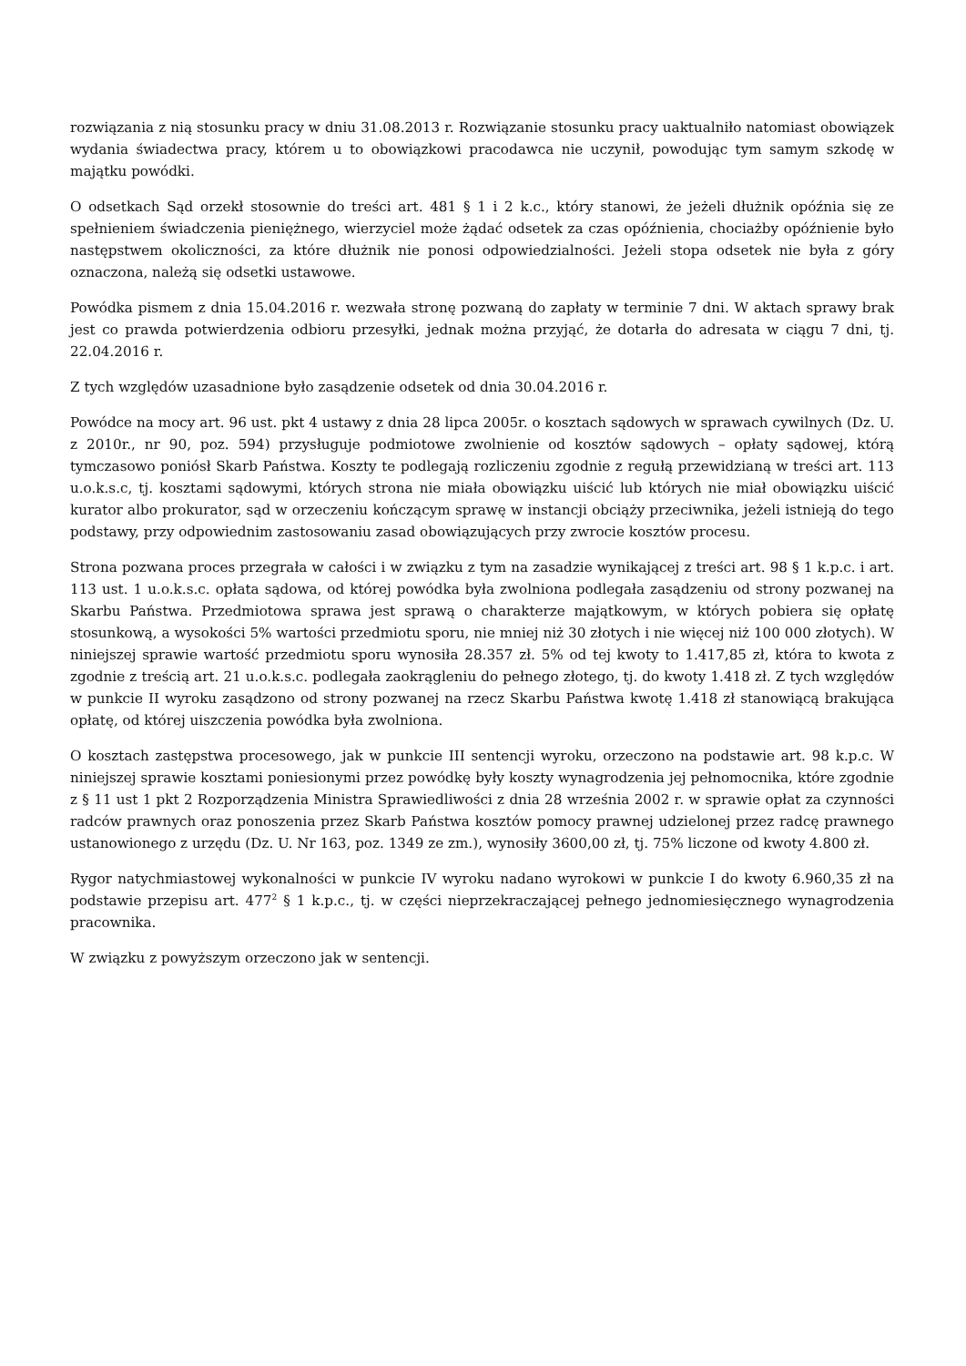rozwiązania z nią stosunku pracy w dniu 31.08.2013 r. Rozwiązanie stosunku pracy uaktualniło natomiast obowiązek wydania świadectwa pracy, którem u to obowiązkowi pracodawca nie uczynił, powodując tym samym szkodę w majątku powódki.
O odsetkach Sąd orzekł stosownie do treści art. 481 § 1 i 2 k.c., który stanowi, że jeżeli dłużnik opóźnia się ze spełnieniem świadczenia pieniężnego, wierzyciel może żądać odsetek za czas opóźnienia, chociażby opóźnienie było następstwem okoliczności, za które dłużnik nie ponosi odpowiedzialności. Jeżeli stopa odsetek nie była z góry oznaczona, należą się odsetki ustawowe.
Powódka pismem z dnia 15.04.2016 r. wezwała stronę pozwaną do zapłaty w terminie 7 dni. W aktach sprawy brak jest co prawda potwierdzenia odbioru przesyłki, jednak można przyjąć, że dotarła do adresata w ciągu 7 dni, tj. 22.04.2016 r.
Z tych względów uzasadnione było zasądzenie odsetek od dnia 30.04.2016 r.
Powódce na mocy art. 96 ust. pkt 4 ustawy z dnia 28 lipca 2005r. o kosztach sądowych w sprawach cywilnych (Dz. U. z 2010r., nr 90, poz. 594) przysługuje podmiotowe zwolnienie od kosztów sądowych – opłaty sądowej, którą tymczasowo poniósł Skarb Państwa. Koszty te podlegają rozliczeniu zgodnie z regułą przewidzianą w treści art. 113 u.o.k.s.c, tj. kosztami sądowymi, których strona nie miała obowiązku uiścić lub których nie miał obowiązku uiścić kurator albo prokurator, sąd w orzeczeniu kończącym sprawę w instancji obciąży przeciwnika, jeżeli istnieją do tego podstawy, przy odpowiednim zastosowaniu zasad obowiązujących przy zwrocie kosztów procesu.
Strona pozwana proces przegrała w całości i w związku z tym na zasadzie wynikającej z treści art. 98 § 1 k.p.c. i art. 113 ust. 1 u.o.k.s.c. opłata sądowa, od której powódka była zwolniona podlegała zasądzeniu od strony pozwanej na Skarbu Państwa. Przedmiotowa sprawa jest sprawą o charakterze majątkowym, w których pobiera się opłatę stosunkową, a wysokości 5% wartości przedmiotu sporu, nie mniej niż 30 złotych i nie więcej niż 100 000 złotych). W niniejszej sprawie wartość przedmiotu sporu wynosiła 28.357 zł. 5% od tej kwoty to 1.417,85 zł, która to kwota z zgodnie z treścią art. 21 u.o.k.s.c. podlegała zaokrągleniu do pełnego złotego, tj. do kwoty 1.418 zł. Z tych względów w punkcie II wyroku zasądzono od strony pozwanej na rzecz Skarbu Państwa kwotę 1.418 zł stanowiącą brakująca opłatę, od której uiszczenia powódka była zwolniona.
O kosztach zastępstwa procesowego, jak w punkcie III sentencji wyroku, orzeczono na podstawie art. 98 k.p.c. W niniejszej sprawie kosztami poniesionymi przez powódkę były koszty wynagrodzenia jej pełnomocnika, które zgodnie z § 11 ust 1 pkt 2 Rozporządzenia Ministra Sprawiedliwości z dnia 28 września 2002 r. w sprawie opłat za czynności radców prawnych oraz ponoszenia przez Skarb Państwa kosztów pomocy prawnej udzielonej przez radcę prawnego ustanowionego z urzędu (Dz. U. Nr 163, poz. 1349 ze zm.), wynosiły 3600,00 zł, tj. 75% liczone od kwoty 4.800 zł.
Rygor natychmiastowej wykonalności w punkcie IV wyroku nadano wyrokowi w punkcie I do kwoty 6.960,35 zł na podstawie przepisu art. 477<sup>2</sup> § 1 k.p.c., tj. w części nieprzekraczającej pełnego jednomiesięcznego wynagrodzenia pracownika.
W związku z powyższym orzeczono jak w sentencji.